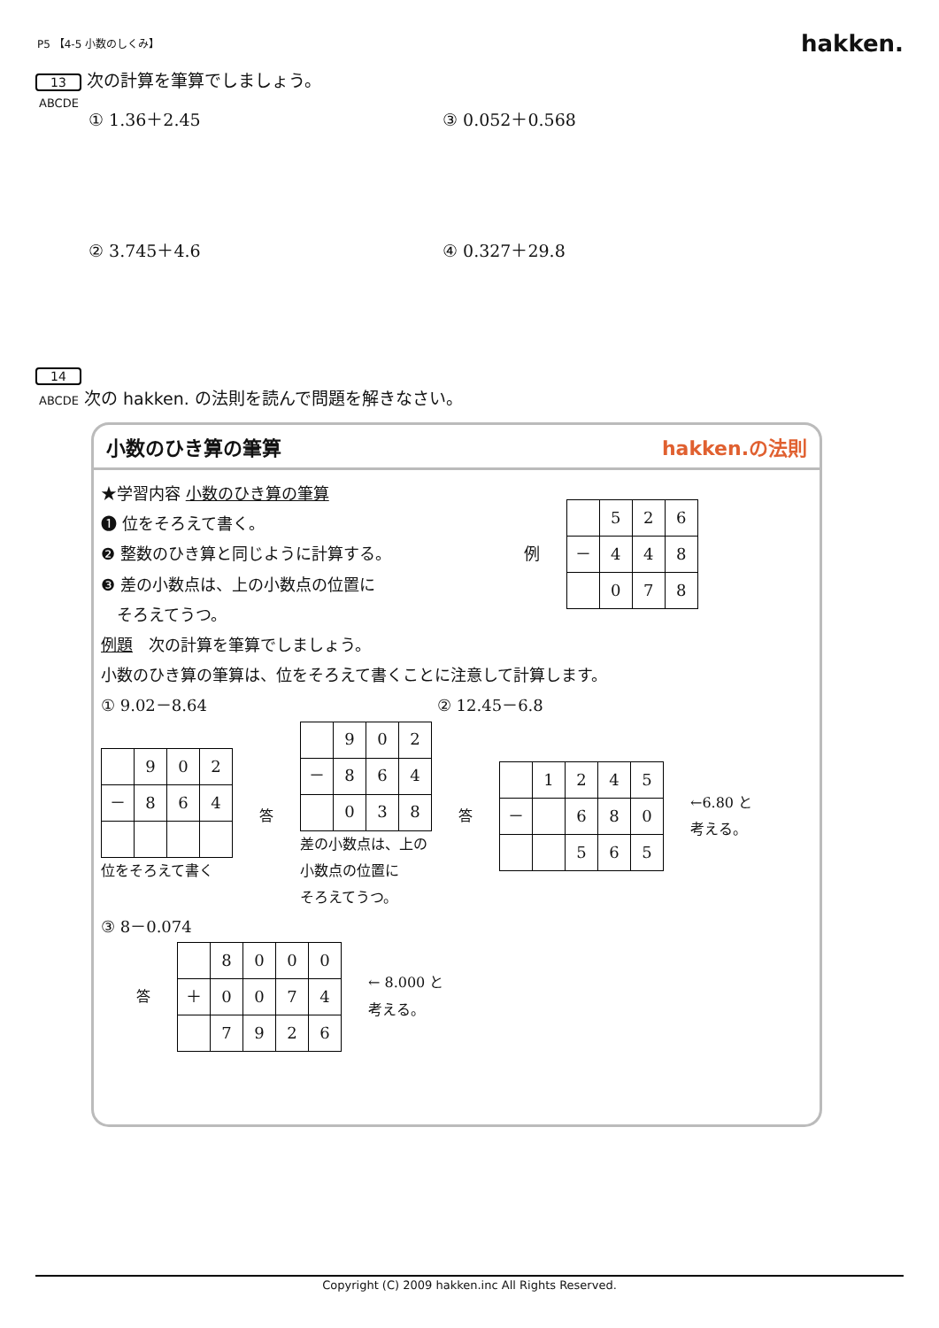P5 【4-5 小数のしくみ】 hakken.
13 次の計算を筆算でしましょう。
ABCDE
① 1.36＋2.45 ③ 0.052＋0.568
② 3.745＋4.6 ④ 0.327＋29.8
14
ABCDE 次の hakken. の法則を読んで問題を解きなさい。
小数のひき算の筆算 hakken.の法則
★学習内容 小数のひき算の筆算
❶ 位をそろえて書く。
❷ 整数のひき算と同じように計算する。
❸ 差の小数点は、上の小数点の位置に
　そろえてうつ。
例
| | 5 | 2 | 6 |
| － | 4 | 4 | 8 |
| | 0 | 7 | 8 |
例題　次の計算を筆算でしましょう。
小数のひき算の筆算は、位をそろえて書くことに注意して計算します。
① 9.02－8.64 ② 12.45－6.8
| | 9 | 0 | 2 |
| － | 8 | 6 | 4 |
位をそろえて書く
答
| | 9 | 0 | 2 |
| － | 8 | 6 | 4 |
| | 0 | 3 | 8 |
差の小数点は、上の
小数点の位置に
そろえてうつ。
答
| | 1 | 2 | 4 | 5 |
| － | | 6 | 8 | 0 |
| | | 5 | 6 | 5 |
←6.80 と
考える。
③ 8－0.074
答
| | 8 | 0 | 0 | 0 |
| ＋ | 0 | 0 | 7 | 4 |
| | 7 | 9 | 2 | 6 |
← 8.000 と
考える。
Copyright (C) 2009 hakken.inc All Rights Reserved.